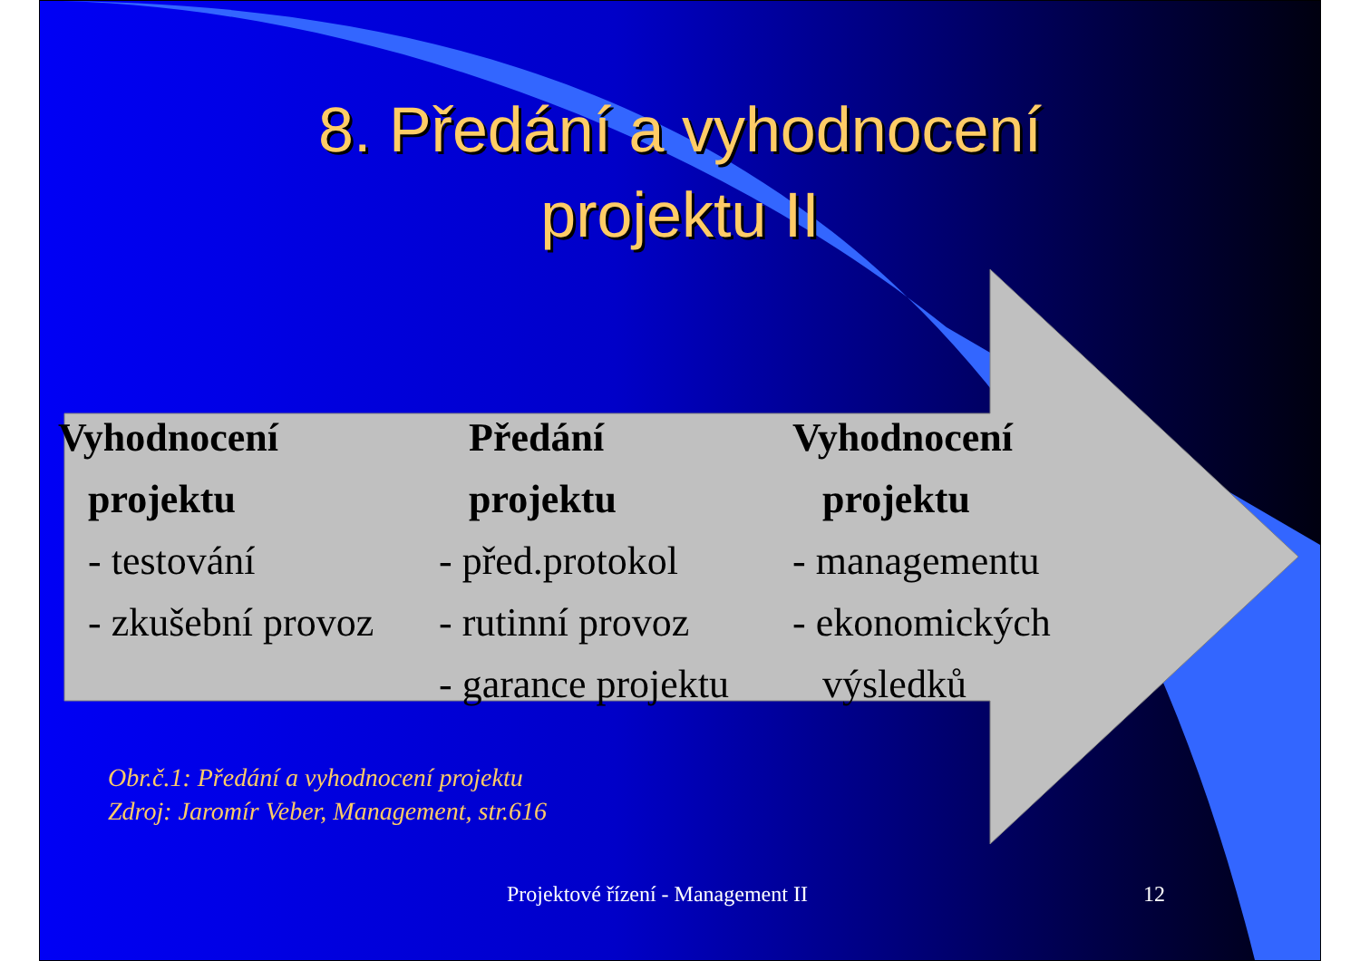8. Předání a vyhodnocení
projektu II
Vyhodnocení
projektu
- testování
- zkušební provoz
Předání
projektu
- před.protokol
- rutinní provoz
- garance projektu
Vyhodnocení
projektu
- managementu
- ekonomických
výsledků
Obr.č.1: Předání a vyhodnocení projektu
Zdroj: Jaromír Veber, Management, str.616
Projektové řízení - Management II 12